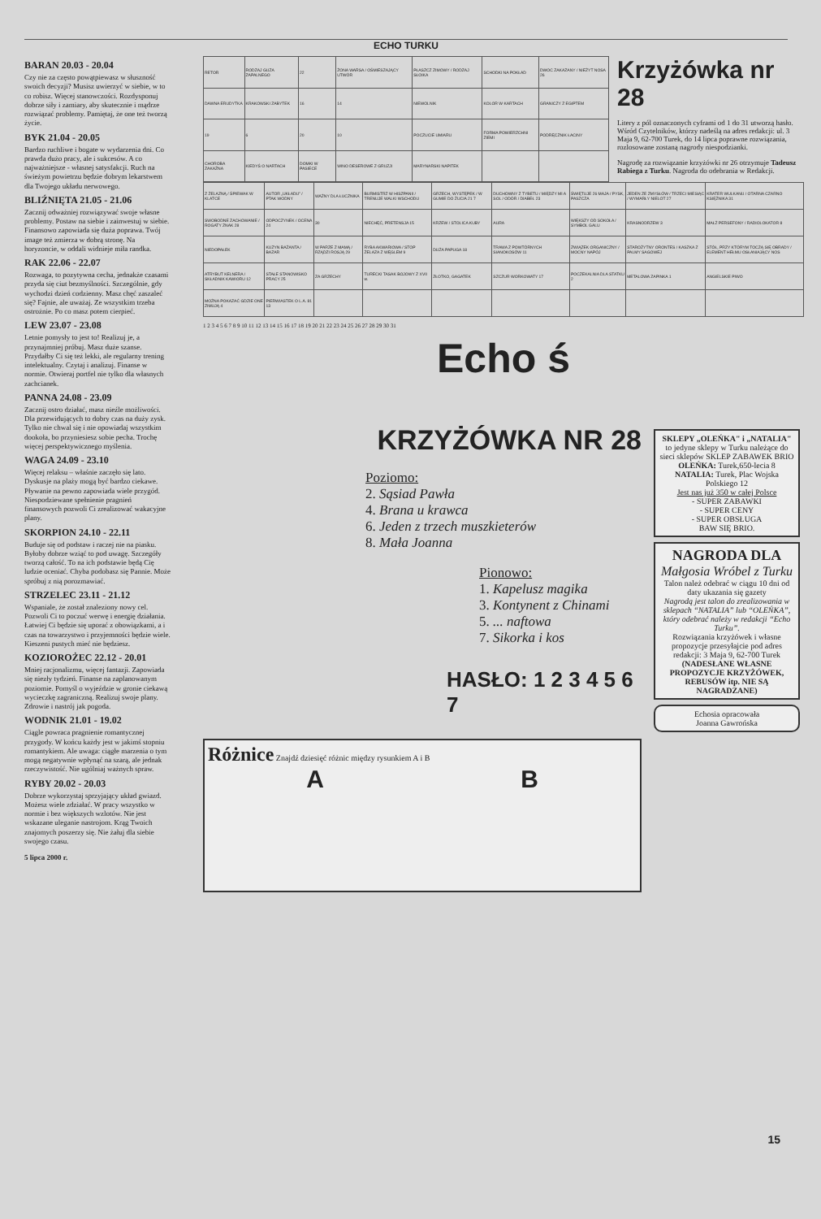ECHO TURKU
BARAN 20.03 - 20.04
Czy nie za często powątpiewasz w słuszność swoich decyzji? Musisz uwierzyć w siebie, w to co robisz. Więcej stanowczości. Rozdysponuj dobrze siły i zamiary, aby skutecznie i mądrze rozwiązać problemy. Pamiętaj, że one też tworzą życie.
BYK 21.04 - 20.05
Bardzo ruchliwe i bogate w wydarzenia dni. Co prawda dużo pracy, ale i sukcesów. A co najważniejsze - własnej satysfakcji. Ruch na świeżym powietrzu będzie dobrym lekarstwem dla Twojego układu nerwowego.
BLIŹNIĘTA 21.05 - 21.06
Zacznij odważniej rozwiązywać swoje własne problemy. Postaw na siebie i zainwestuj w siebie. Finansowo zapowiada się duża poprawa. Twój image też zmierza w dobrą stronę. Na horyzoncie, w oddali widnieje miła randka.
RAK 22.06 - 22.07
Rozwaga, to pozytywna cecha, jednakże czasami przyda się ciut bezmyślności. Szczególnie, gdy wychodzi dzień codzienny. Masz chęć zaszaleć się? Fajnie, ale uważaj. Ze wszystkim trzeba ostrożnie. Po co masz potem cierpieć.
LEW 23.07 - 23.08
Letnie pomysły to jest to! Realizuj je, a przynajmniej próbuj. Masz duże szanse. Przydałby Ci się też lekki, ale regularny trening intelektualny. Czytaj i analizuj. Finanse w normie. Otwieraj portfel nie tylko dla własnych zachcianek.
PANNA 24.08 - 23.09
Zacznij ostro działać, masz nieźle możliwości. Dla przewidujących to dobry czas na duży zysk. Tylko nie chwal się i nie opowiadaj wszystkim dookoła, bo przyniesiesz sobie pecha. Trochę więcej perspektywicznego myślenia.
WAGA 24.09 - 23.10
Więcej relaksu – właśnie zaczęło się lato. Dyskusje na plaży mogą być bardzo ciekawe. Pływanie na pewno zapowiada wiele przygód. Niespodziewane spełnienie pragnień finansowych pozwoli Ci zrealizować wakacyjne plany.
SKORPION 24.10 - 22.11
Buduje się od podstaw i raczej nie na piasku. Byłoby dobrze wziąć to pod uwagę. Szczegóły tworzą całość. To na ich podstawie będą Cię ludzie oceniać. Chyba podobasz się Pannie. Może spróbuj z nią porozmawiać.
STRZELEC 23.11 - 21.12
Wspaniale, że został znaleziony nowy cel. Pozwoli Ci to poczuć werwę i energię działania. Łatwiej Ci będzie się uporać z obowiązkami, a i czas na towarzystwo i przyjemności będzie wiele. Kieszeni pustych mieć nie będziesz.
KOZIOROŻEC 22.12 - 20.01
Mniej racjonalizmu, więcej fantazji. Zapowiada się niezły tydzień. Finanse na zaplanowanym poziomie. Pomyśl o wyjeździe w gronie ciekawą wycieczkę zagraniczną. Realizuj swoje plany. Zdrowie i nastrój jak pogoda.
WODNIK 21.01 - 19.02
Ciągle powraca pragnienie romantycznej przygody. W końcu każdy jest w jakimś stopniu romantykiem. Ale uwaga: ciągłe marzenia o tym mogą negatywnie wpłynąć na szarą, ale jednak rzeczywistość. Nie ugólniaj ważnych spraw.
RYBY 20.02 - 20.03
Dobrze wykorzystaj sprzyjający układ gwiazd. Możesz wiele zdziałać. W pracy wszystko w normie i bez większych wzlotów. Nie jest wskazane uleganie nastrojom. Krąg Twoich znajomych poszerzy się. Nie żałuj dla siebie swojego czasu.
5 lipca 2000 r.
| RETOR | RODZAJ GUZA ZAPALNEGO | 22 | ŻONA WARSA / OŚMIESZAJĄCY UTWÓR | PŁASZCZ ZIMOWY / RODZAJ SŁOIKA | SCHODKI NA POKŁAD | DWOC ZAKAZANY / NIEŻYT NOSA 26 |
| DAWNA ERUDYTKA | KRAKOWSKI ZABYTEK | 16 | 14 | NIEWOLNIK | KOLOR W KARTACH | GRANICZY Z EGIPTEM |
| 19 | 6 | 20 | 10 | POCZUCIE UMIARU | FORMA POWIERZCHNI ZIEMI | PODRĘCZNIK ŁACINY |
| CHOROBA ZAKAŹNA | KIEDYŚ O NARTACH | DOMKI W PASIECE | WINO DESEROWE Z GRUZJI | MARYNARSKI NAPITEK | | |
Krzyżówka nr 28
Litery z pól oznaczonych cyframi od 1 do 31 utworzą hasło. Wśród Czytelników, którzy nadeślą na adres redakcji: ul. 3 Maja 9, 62-700 Turek, do 14 lipca poprawne rozwiązania, rozlosowane zostaną nagrody niespodzianki.
Nagrodę za rozwiązanie krzyżówki nr 26 otrzymuje Tadeusz Rabiega z Turku. Nagroda do odebrania w Redakcji.
| Z ŻELAZNĄ / ŚPIEWAK W KLATCE | AUTOR „UKŁADU” / PTAK WODNY | WAŻNY DLA ŁUCZNIKA | BURMISTRZ W HISZPANII / TRENUJE WALKI WSCHODU | GRZECH, WYSTĘPEK / W GUMIE DO ŻUCIA 21 7 | DUCHOWNY Z TYBETU / MIĘDZY MI A SOL / ODÓR / DIABEŁ 23 | ŚWIĘTUJE 26 MAJA / PYSK, PASZCZA | JEDEN ZE ZMYSŁÓW / TRZECI MIESIĄC / WYMARŁY NIELOT 27 | KRATER WULKANU / OTARNA CZARNO KSIĘŻNIKA 31 |
| SWOBODNE ZACHOWANIE / ROGATY ZNAK 28 | ODPOCZYNEK / OCENA 24 | 30 | NIECHĘĆ, PRETENSJA 15 | KRZEW / STOLICA KUBY | AURA | WIĘKSZY OD SOKOŁA / SYMBOL GALU | KRASNODRZEW 3 | MAŁŻ PERSEFONY / RADIOLOKATOR 8 |
| NIEDOPAŁEK | KUZYN BAŻANTA / BAZAR | W PARZE Z MAMĄ / RZĄDZI ROSJĄ 29 | RYBA AKWARIOWA / STOP ŻELAZA Z WĘGLEM 9 | DUŻA PAPUGA 18 | TRAWA Z POWTÓRNYCH SIANOKOSÓW 11 | ZWIĄZEK ORGANICZNY / MOCNY NAPÓJ | STAROŻYTNY ORONTES / KASZKA Z PALMY SAGOWEJ | STÓŁ, PRZY KTÓRYM TOCZĄ SIĘ OBRADY / ELEMENT HEŁMU OSŁANIAJĄCY NOS |
| ATRYBUT KELNERA / SKŁADNIK KAWIORU 12 | STAŁE STANOWISKO PRACY 25 | ZA GRZECHY | TURECKI TASAK BOJOWY Z XVII w. | ZŁOTKO, GAGATEK | SZCZUR WORKOWATY 17 | POCZEKALNIA DLA STATKU 2 | METALOWA ZAPINKA 1 | ANGIELSKIE PIWO |
| MOŻNA POKAZAĆ GDZIE ONE ZIMUJĄ 4 | PIERWIASTEK O L.A. 81 13 | | | | | | | |
1 2 3 4 5 6 7 8 9 10 11 12 13 14 15 16 17 18 19 20 21 22 23 24 25 26 27 28 29 30 31
Echo ś
KRZYŻÓWKA NR 28
Poziomo:
2. Sąsiad Pawła
4. Brana u krawca
6. Jeden z trzech muszkieterów
8. Mała Joanna
Pionowo:
1. Kapelusz magika
3. Kontynent z Chinami
5. ... naftowa
7. Sikorka i kos
HASŁO: 1 2 3 4 5 6 7
Różnice Znajdź dziesięć różnic między rysunkiem A i B
A B
SKLEPY „OLEŃKA" i „NATALIA"
to jedyne sklepy w Turku należące do sieci sklepów SKLEP ZABAWEK BRIO
OLEŃKA: Turek,650-lecia 8
NATALIA: Turek, Plac Wojska Polskiego 12
Jest nas już 350 w całej Polsce
- SUPER ZABAWKI
- SUPER CENY
- SUPER OBSŁUGA
BAW SIĘ BRIO.
NAGRODA DLA
Małgosia Wróbel z Turku
Talon należ odebrać w ciągu 10 dni od daty ukazania się gazety
Nagrodą jest talon do zrealizowania w sklepach “NATALIA” lub “OLEŃKA”, który odebrać należy w redakcji “Echo Turku”.
Rozwiązania krzyżówek i własne propozycje przesyłajcie pod adres redakcji: 3 Maja 9, 62-700 Turek
(NADESŁANE WŁASNE PROPOZYCJE KRZYŻÓWEK, REBUSÓW itp. NIE SĄ NAGRADZANE)
Echosia opracowała
Joanna Gawrońska
15